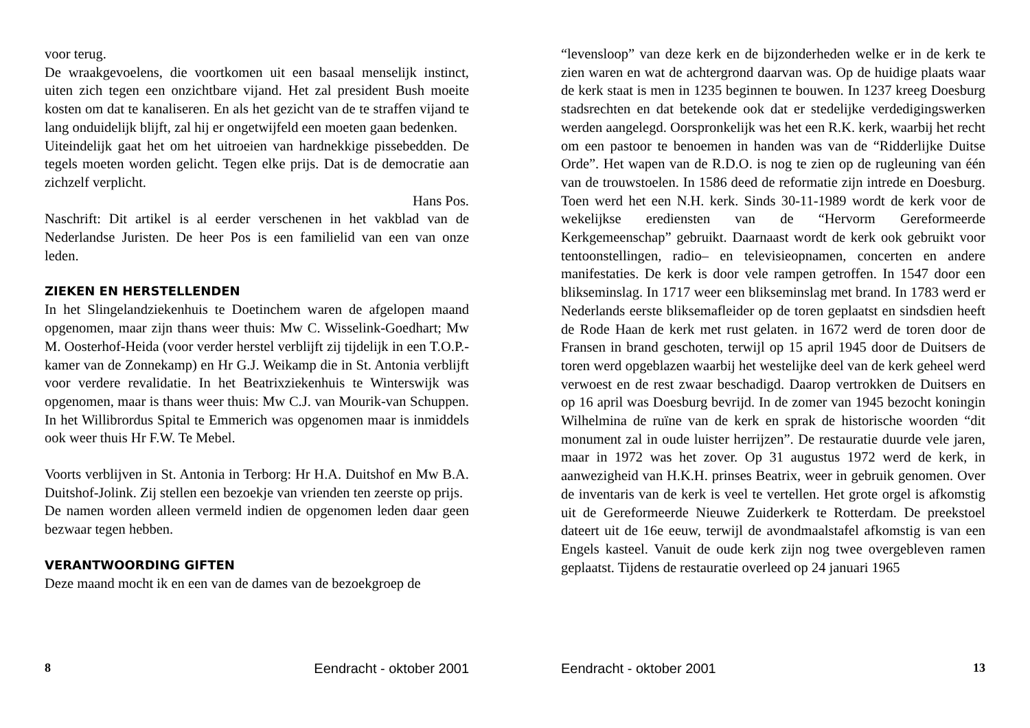voor terug.
De wraakgevoelens, die voortkomen uit een basaal menselijk instinct, uiten zich tegen een onzichtbare vijand. Het zal president Bush moeite kosten om dat te kanaliseren. En als het gezicht van de te straffen vijand te lang onduidelijk blijft, zal hij er ongetwijfeld een moeten gaan bedenken.
Uiteindelijk gaat het om het uitroeien van hardnekkige pissebedden. De tegels moeten worden gelicht. Tegen elke prijs. Dat is de democratie aan zichzelf verplicht.
Hans Pos.
Naschrift: Dit artikel is al eerder verschenen in het vakblad van de Nederlandse Juristen. De heer Pos is een familielid van een van onze leden.
ZIEKEN EN HERSTELLENDEN
In het Slingelandziekenhuis te Doetinchem waren de afgelopen maand opgenomen, maar zijn thans weer thuis: Mw C. Wisselink-Goedhart; Mw M. Oosterhof-Heida (voor verder herstel verblijft zij tijdelijk in een T.O.P.-kamer van de Zonnekamp) en Hr G.J. Weikamp die in St. Antonia verblijft voor verdere revalidatie. In het Beatrixziekenhuis te Winterswijk was opgenomen, maar is thans weer thuis: Mw C.J. van Mourik-van Schuppen. In het Willibrordus Spital te Emmerich was opgenomen maar is inmiddels ook weer thuis Hr F.W. Te Mebel.
Voorts verblijven in St. Antonia in Terborg: Hr H.A. Duitshof en Mw B.A. Duitshof-Jolink. Zij stellen een bezoekje van vrienden ten zeerste op prijs.
De namen worden alleen vermeld indien de opgenomen leden daar geen bezwaar tegen hebben.
VERANTWOORDING GIFTEN
Deze maand mocht ik en een van de dames van de bezoekgroep de
8 Eendracht - oktober 2001
“levensloop” van deze kerk en de bijzonderheden welke er in de kerk te zien waren en wat de achtergrond daarvan was. Op de huidige plaats waar de kerk staat is men in 1235 beginnen te bouwen. In 1237 kreeg Doesburg stadsrechten en dat betekende ook dat er stedelijke verdedigingswerken werden aangelegd. Oorspronkelijk was het een R.K. kerk, waarbij het recht om een pastoor te benoemen in handen was van de “Ridderlijke Duitse Orde”. Het wapen van de R.D.O. is nog te zien op de rugleuning van één van de trouwstoelen. In 1586 deed de reformatie zijn intrede en Doesburg. Toen werd het een N.H. kerk. Sinds 30-11-1989 wordt de kerk voor de wekelijkse erediensten van de “Hervorm Gereformeerde Kerkgemeenschap” gebruikt. Daarnaast wordt de kerk ook gebruikt voor tentoonstellingen, radio– en televisieopnamen, concerten en andere manifestaties. De kerk is door vele rampen getroffen. In 1547 door een blikseminslag. In 1717 weer een blikseminslag met brand. In 1783 werd er Nederlands eerste bliksemafleider op de toren geplaatst en sindsdien heeft de Rode Haan de kerk met rust gelaten. in 1672 werd de toren door de Fransen in brand geschoten, terwijl op 15 april 1945 door de Duitsers de toren werd opgeblazen waarbij het westelijke deel van de kerk geheel werd verwoest en de rest zwaar beschadigd. Daarop vertrokken de Duitsers en op 16 april was Doesburg bevrijd. In de zomer van 1945 bezocht koningin Wilhelmina de ruïne van de kerk en sprak de historische woorden “dit monument zal in oude luister herrijzen”. De restauratie duurde vele jaren, maar in 1972 was het zover. Op 31 augustus 1972 werd de kerk, in aanwezigheid van H.K.H. prinses Beatrix, weer in gebruik genomen. Over de inventaris van de kerk is veel te vertellen. Het grote orgel is afkomstig uit de Gereformeerde Nieuwe Zuiderkerk te Rotterdam. De preekstoel dateert uit de 16e eeuw, terwijl de avondmaalstafel afkomstig is van een Engels kasteel. Vanuit de oude kerk zijn nog twee overgebleven ramen geplaatst. Tijdens de restauratie overleed op 24 januari 1965
Eendracht - oktober 2001 13